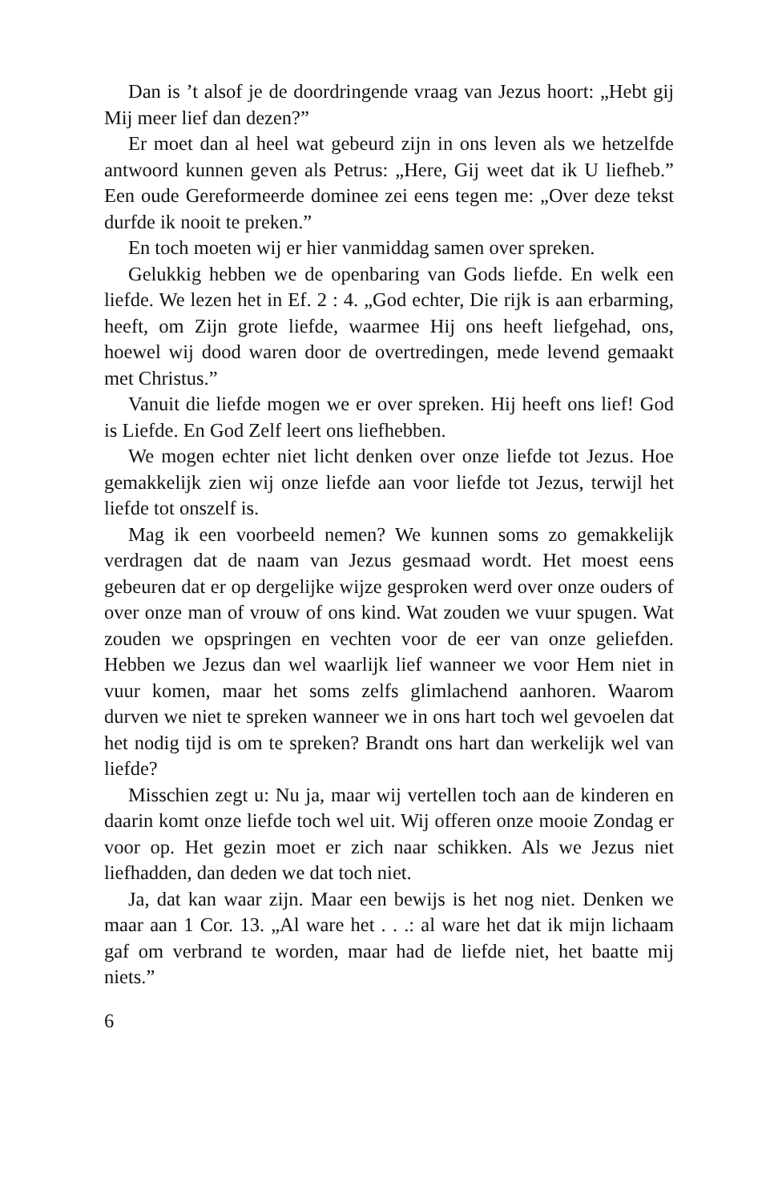Dan is ’t alsof je de doordringende vraag van Jezus hoort: „Hebt gij Mij meer lief dan dezen?”
Er moet dan al heel wat gebeurd zijn in ons leven als we het­zelfde antwoord kunnen geven als Petrus: „Here, Gij weet dat ik U liefheb.” Een oude Gereformeerde dominee zei eens tegen me: „Over deze tekst durfde ik nooit te preken.”
En toch moeten wij er hier vanmiddag samen over spreken.
Gelukkig hebben we de openbaring van Gods liefde. En welk een liefde. We lezen het in Ef. 2 : 4. „God echter, Die rijk is aan erbarming, heeft, om Zijn grote liefde, waarmee Hij ons heeft liefgehad, ons, hoewel wij dood waren door de over­tredingen, mede levend gemaakt met Christus.”
Vanuit die liefde mogen we er over spreken. Hij heeft ons lief! God is Liefde. En God Zelf leert ons liefhebben.
We mogen echter niet licht denken over onze liefde tot Jezus. Hoe gemakkelijk zien wij onze liefde aan voor liefde tot Jezus, terwijl het liefde tot onszelf is.
Mag ik een voorbeeld nemen? We kunnen soms zo gemakke­lijk verdragen dat de naam van Jezus gesmaad wordt. Het moest eens gebeuren dat er op dergelijke wijze gesproken werd over onze ouders of over onze man of vrouw of ons kind. Wat zou­den we vuur spugen. Wat zouden we opspringen en vechten voor de eer van onze geliefden. Hebben we Jezus dan wel waar­lijk lief wanneer we voor Hem niet in vuur komen, maar het soms zelfs glimlachend aanhoren. Waarom durven we niet te spreken wanneer we in ons hart toch wel gevoelen dat het nodig tijd is om te spreken? Brandt ons hart dan werkelijk wel van liefde?
Misschien zegt u: Nu ja, maar wij vertellen toch aan de kin­deren en daarin komt onze liefde toch wel uit. Wij offeren onze mooie Zondag er voor op. Het gezin moet er zich naar schikken. Als we Jezus niet liefhadden, dan deden we dat toch niet.
Ja, dat kan waar zijn. Maar een bewijs is het nog niet. Den­ken we maar aan 1 Cor. 13. „Al ware het . . .: al ware het dat ik mijn lichaam gaf om verbrand te worden, maar had de liefde niet, het baatte mij niets.”
6